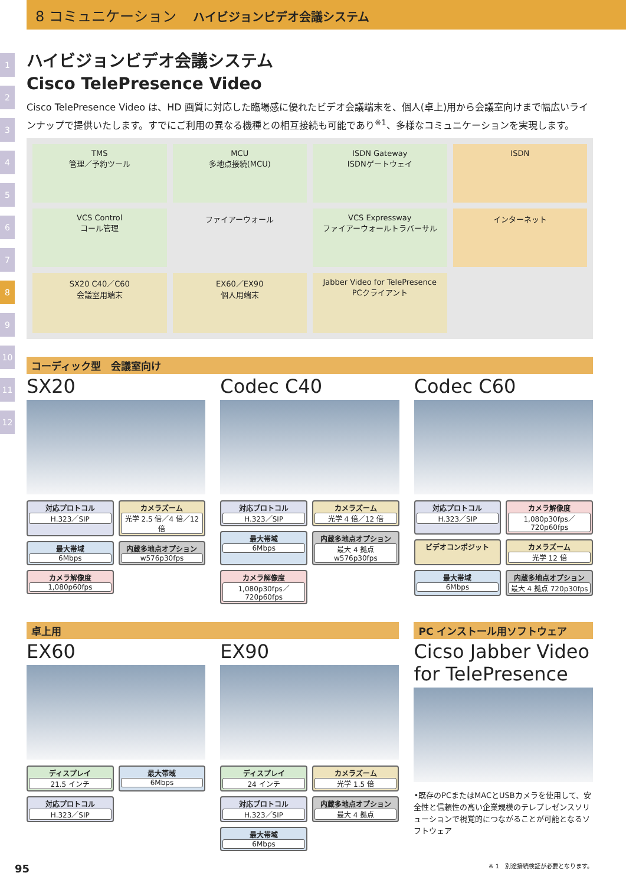8 コミュニケーション ハイビジョンビデオ会議システム
1
2
3
4
5
6
7
8
9
10
11
12
ハイビジョンビデオ会議システム
Cisco TelePresence Video
Cisco TelePresence Video は、HD 画質に対応した臨場感に優れたビデオ会議端末を、個人(卓上)用から会議室向けまで幅広いラインナップで提供いたします。すでにご利用の異なる機種との相互接続も可能であり<sup>※1</sup>、多様なコミュニケーションを実現します。
TMS
管理／予約ツール
MCU
多地点接続(MCU)
ISDN Gateway
ISDNゲートウェイ
ISDN
VCS Control
コール管理
ファイアーウォール
VCS Expressway
ファイアーウォールトラバーサル
インターネット
SX20 C40／C60
会議室用端末
EX60／EX90
個人用端末
Jabber Video for TelePresence
PCクライアント
コーディック型　会議室向け
SX20
対応プロトコル
H.323／SIP
カメラズーム
光学 2.5 倍／4 倍／12 倍
最大帯域
6Mbps
内蔵多地点オプション
w576p30fps
カメラ解像度
1,080p60fps
Codec C40
対応プロトコル
H.323／SIP
カメラズーム
光学 4 倍／12 倍
最大帯域
6Mbps
内蔵多地点オプション
最大 4 拠点 w576p30fps
カメラ解像度
1,080p30fps／720p60fps
Codec C60
対応プロトコル
H.323／SIP
カメラ解像度
1,080p30fps／720p60fps
ビデオコンポジット
カメラズーム
光学 12 倍
最大帯域
6Mbps
内蔵多地点オプション
最大 4 拠点 720p30fps
卓上用
EX60
ディスプレイ
21.5 インチ
最大帯域
6Mbps
対応プロトコル
H.323／SIP
EX90
ディスプレイ
24 インチ
カメラズーム
光学 1.5 倍
対応プロトコル
H.323／SIP
内蔵多地点オプション
最大 4 拠点
最大帯域
6Mbps
PC インストール用ソフトウェア
Cicso Jabber Video for TelePresence
•既存のPCまたはMACとUSBカメラを使用して、安全性と信頼性の高い企業規模のテレプレゼンスソリューションで視覚的につながることが可能となるソフトウェア
※ 1　別途接続検証が必要となります。
95